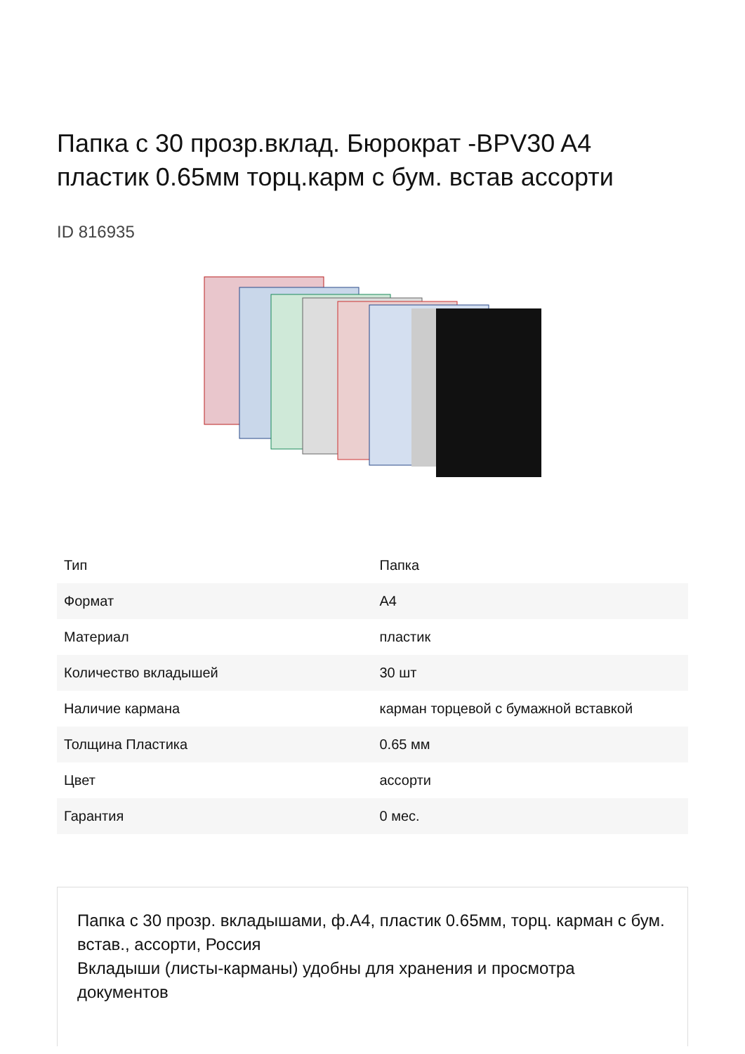Папка с 30 прозр.вклад. Бюрократ -BPV30 A4 пластик 0.65мм торц.карм с бум. встав ассорти
ID 816935
| Тип | Папка |
| Формат | A4 |
| Материал | пластик |
| Количество вкладышей | 30 шт |
| Наличие кармана | карман торцевой с бумажной вставкой |
| Толщина Пластика | 0.65 мм |
| Цвет | ассорти |
| Гарантия | 0 мес. |
Папка с 30 прозр. вкладышами, ф.А4, пластик 0.65мм, торц. карман с бум. встав., ассорти, Россия
Вкладыши (листы-карманы) удобны для хранения и просмотра документов